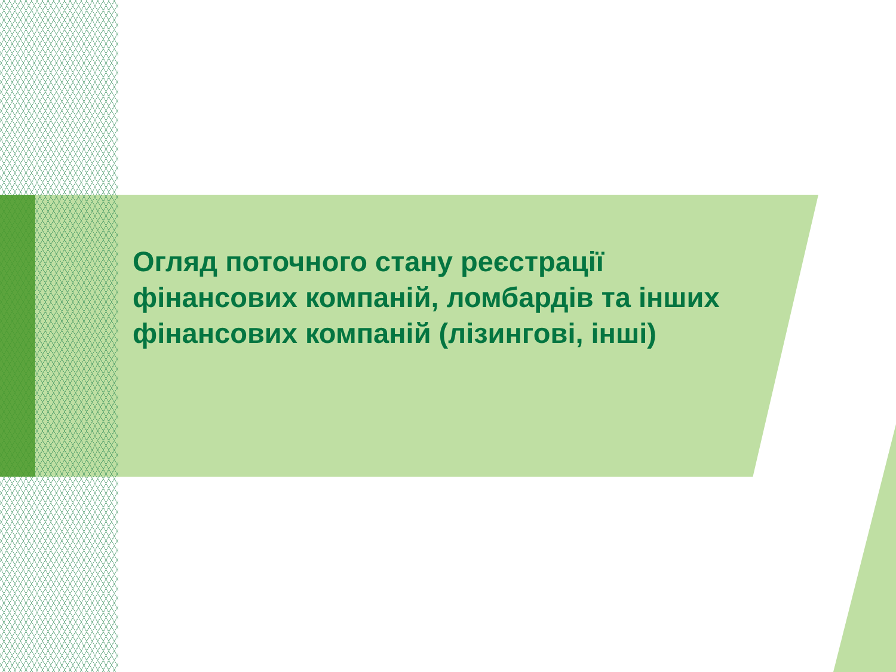Огляд поточного стану реєстрації фінансових компаній, ломбардів та інших фінансових компаній (лізингові, інші)